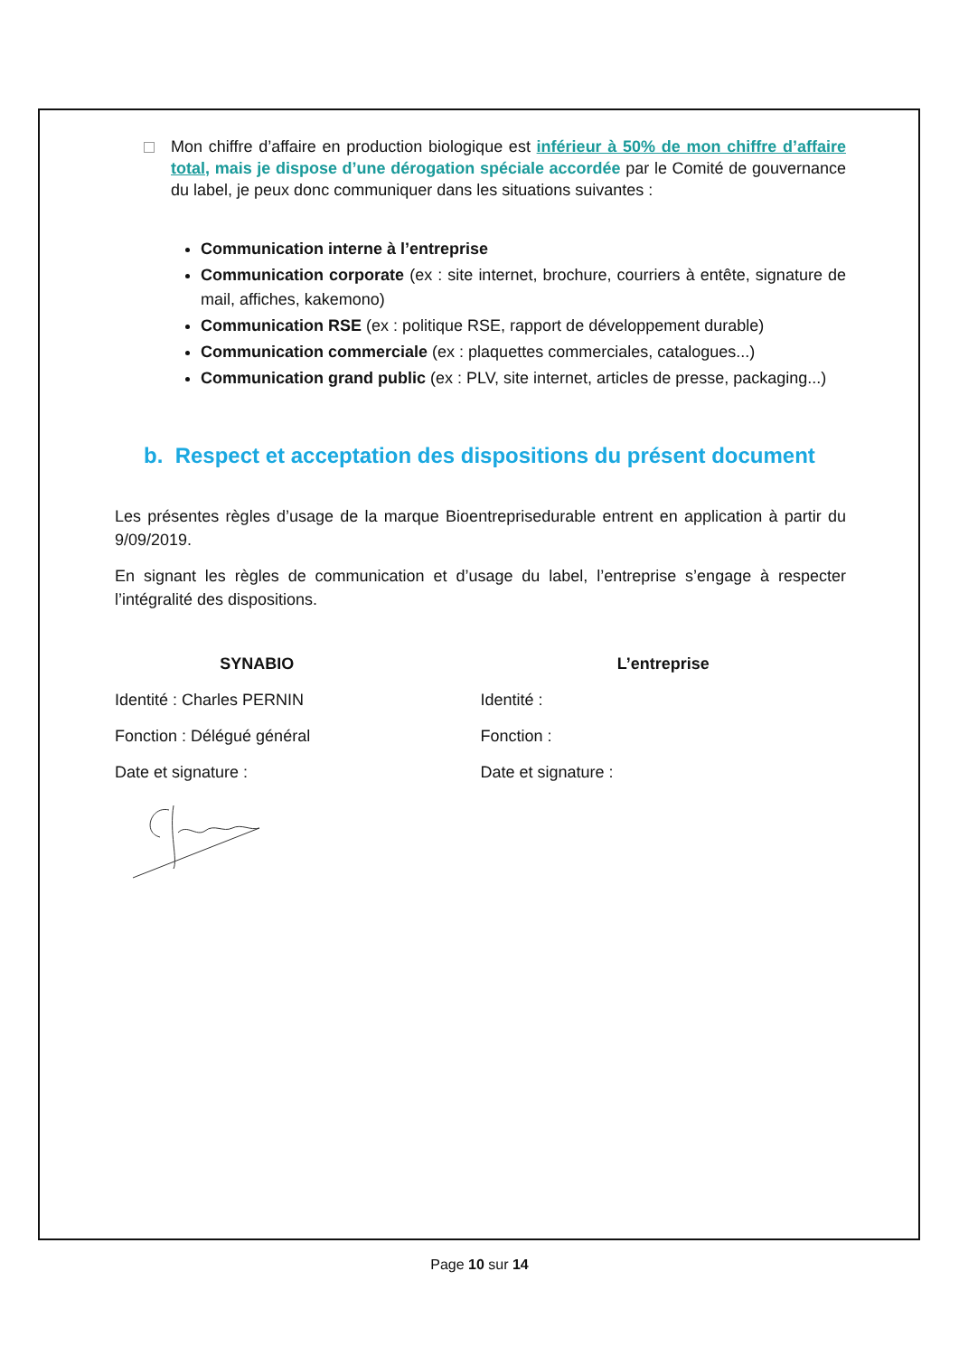Mon chiffre d’affaire en production biologique est inférieur à 50% de mon chiffre d’affaire total, mais je dispose d’une dérogation spéciale accordée par le Comité de gouvernance du label, je peux donc communiquer dans les situations suivantes :
Communication interne à l’entreprise
Communication corporate (ex : site internet, brochure, courriers à entête, signature de mail, affiches, kakemono)
Communication RSE (ex : politique RSE, rapport de développement durable)
Communication commerciale (ex : plaquettes commerciales, catalogues...)
Communication grand public (ex : PLV, site internet, articles de presse, packaging...)
b. Respect et acceptation des dispositions du présent document
Les présentes règles d’usage de la marque Bioentreprisedurable entrent en application à partir du 9/09/2019.
En signant les règles de communication et d’usage du label, l’entreprise s’engage à respecter l’intégralité des dispositions.
SYNABIO
Identité : Charles PERNIN
Fonction : Délégué général
Date et signature :
L’entreprise
Identité :
Fonction :
Date et signature :
Page 10 sur 14